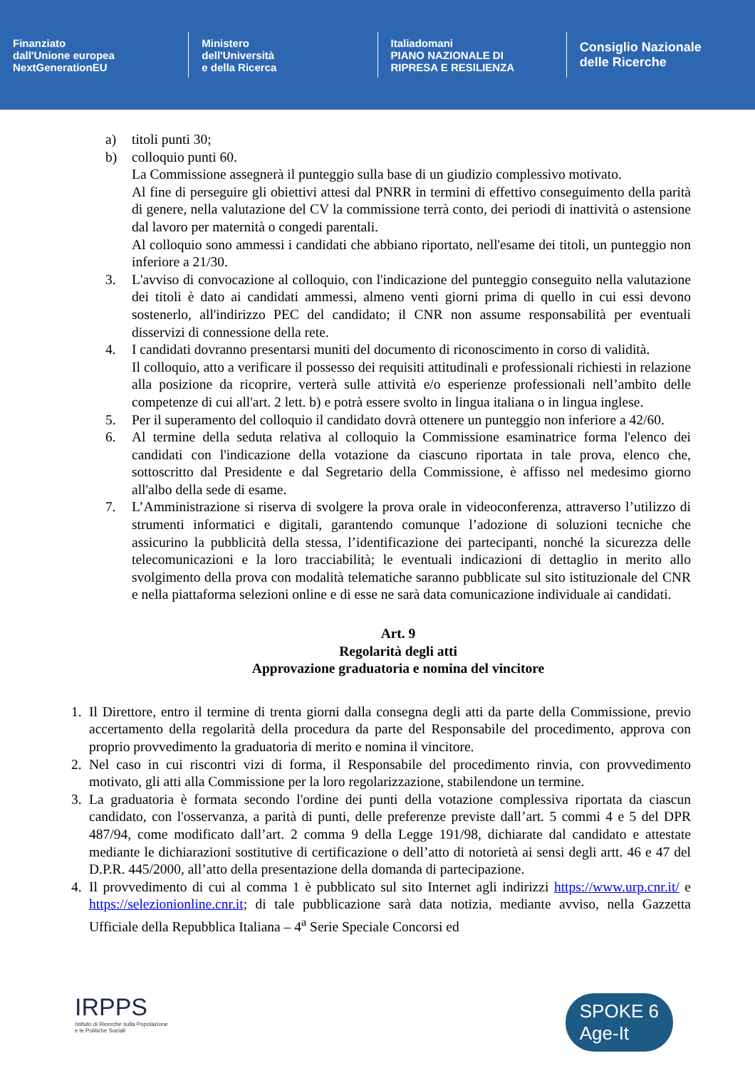Finanziato
dall'Unione europea
NextGenerationEU
Ministero
dell'Università
e della Ricerca
Italiadomani
PIANO NAZIONALE DI RIPRESA E RESILIENZA
Consiglio Nazionale
delle Ricerche
a) titoli punti 30;
b) colloquio punti 60.
La Commissione assegnerà il punteggio sulla base di un giudizio complessivo motivato.
Al fine di perseguire gli obiettivi attesi dal PNRR in termini di effettivo conseguimento della parità di genere, nella valutazione del CV la commissione terrà conto, dei periodi di inattività o astensione dal lavoro per maternità o congedi parentali.
Al colloquio sono ammessi i candidati che abbiano riportato, nell'esame dei titoli, un punteggio non inferiore a 21/30.
3. L'avviso di convocazione al colloquio, con l'indicazione del punteggio conseguito nella valutazione dei titoli è dato ai candidati ammessi, almeno venti giorni prima di quello in cui essi devono sostenerlo, all'indirizzo PEC del candidato; il CNR non assume responsabilità per eventuali disservizi di connessione della rete.
4. I candidati dovranno presentarsi muniti del documento di riconoscimento in corso di validità.
Il colloquio, atto a verificare il possesso dei requisiti attitudinali e professionali richiesti in relazione alla posizione da ricoprire, verterà sulle attività e/o esperienze professionali nell’ambito delle competenze di cui all'art. 2 lett. b) e potrà essere svolto in lingua italiana o in lingua inglese.
5. Per il superamento del colloquio il candidato dovrà ottenere un punteggio non inferiore a 42/60.
6. Al termine della seduta relativa al colloquio la Commissione esaminatrice forma l'elenco dei candidati con l'indicazione della votazione da ciascuno riportata in tale prova, elenco che, sottoscritto dal Presidente e dal Segretario della Commissione, è affisso nel medesimo giorno all'albo della sede di esame.
7. L’Amministrazione si riserva di svolgere la prova orale in videoconferenza, attraverso l’utilizzo di strumenti informatici e digitali, garantendo comunque l’adozione di soluzioni tecniche che assicurino la pubblicità della stessa, l’identificazione dei partecipanti, nonché la sicurezza delle telecomunicazioni e la loro tracciabilità; le eventuali indicazioni di dettaglio in merito allo svolgimento della prova con modalità telematiche saranno pubblicate sul sito istituzionale del CNR e nella piattaforma selezioni online e di esse ne sarà data comunicazione individuale ai candidati.
Art. 9
Regolarità degli atti
Approvazione graduatoria e nomina del vincitore
1. Il Direttore, entro il termine di trenta giorni dalla consegna degli atti da parte della Commissione, previo accertamento della regolarità della procedura da parte del Responsabile del procedimento, approva con proprio provvedimento la graduatoria di merito e nomina il vincitore.
2. Nel caso in cui riscontri vizi di forma, il Responsabile del procedimento rinvia, con provvedimento motivato, gli atti alla Commissione per la loro regolarizzazione, stabilendone un termine.
3. La graduatoria è formata secondo l'ordine dei punti della votazione complessiva riportata da ciascun candidato, con l'osservanza, a parità di punti, delle preferenze previste dall’art. 5 commi 4 e 5 del DPR 487/94, come modificato dall’art. 2 comma 9 della Legge 191/98, dichiarate dal candidato e attestate mediante le dichiarazioni sostitutive di certificazione o dell’atto di notorietà ai sensi degli artt. 46 e 47 del D.P.R. 445/2000, all’atto della presentazione della domanda di partecipazione.
4. Il provvedimento di cui al comma 1 è pubblicato sul sito Internet agli indirizzi https://www.urp.cnr.it/ e https://selezionionline.cnr.it; di tale pubblicazione sarà data notizia, mediante avviso, nella Gazzetta Ufficiale della Repubblica Italiana – 4<sup>a</sup> Serie Speciale Concorsi ed
IRPPS
Istituto di Ricerche sulla Popolazione
e le Politiche Sociali
SPOKE 6
Age-It